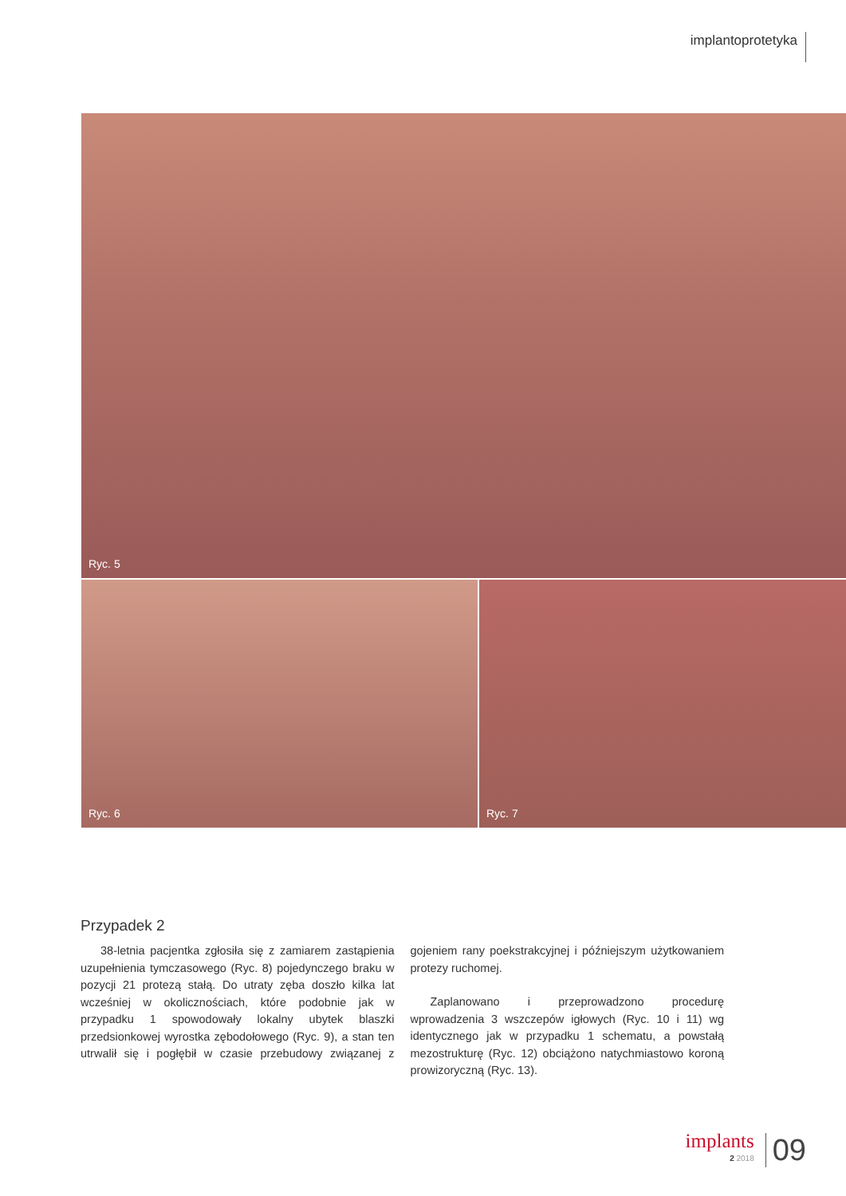implantoprotetyka
Ryc. 5
Ryc. 6
Ryc. 7
Przypadek 2
38-letnia pacjentka zgłosiła się z zamiarem zastąpienia uzupełnienia tymczasowego (Ryc. 8) pojedynczego braku w pozycji 21 protezą stałą. Do utraty zęba doszło kilka lat wcześniej w okolicznościach, które podobnie jak w przypadku 1 spowodowały lokalny ubytek blaszki przedsionkowej wyrostka zębodołowego (Ryc. 9), a stan ten utrwalił się i pogłębił w czasie przebudowy związanej z gojeniem rany poekstrakcyjnej i późniejszym użytkowaniem protezy ruchomej.
Zaplanowano i przeprowadzono procedurę wprowadzenia 3 wszczepów igłowych (Ryc. 10 i 11) wg identycznego jak w przypadku 1 schematu, a powstałą mezostrukturę (Ryc. 12) obciążono natychmiastowo koroną prowizoryczną (Ryc. 13).
implants
2 2018
09